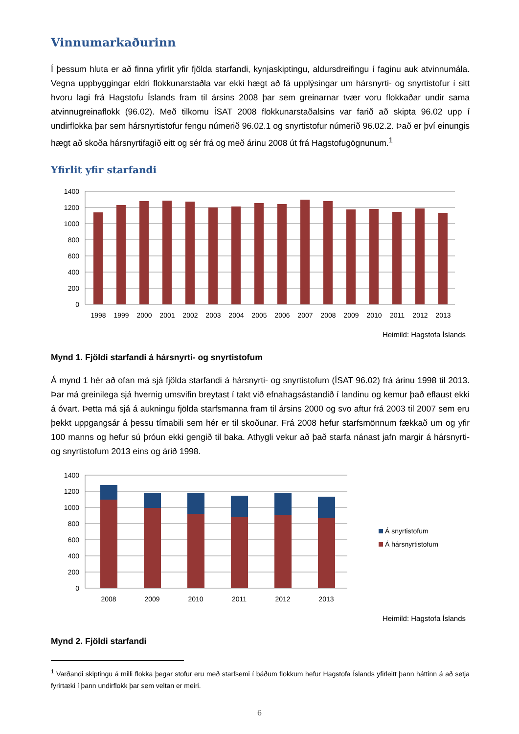Vinnumarkaðurinn
Í þessum hluta er að finna yfirlit yfir fjölda starfandi, kynjaskiptingu, aldursdreifingu í faginu auk atvinnumála. Vegna uppbyggingar eldri flokkunarstaðla var ekki hægt að fá upplýsingar um hársnyrti- og snyrtistofur í sitt hvoru lagi frá Hagstofu Íslands fram til ársins 2008 þar sem greinarnar tvær voru flokkaðar undir sama atvinnugreinaflokk (96.02). Með tilkomu ÍSAT 2008 flokkunarstaðalsins var farið að skipta 96.02 upp í undirflokka þar sem hársnyrtistofur fengu númerið 96.02.1 og snyrtistofur númerið 96.02.2. Það er því einungis hægt að skoða hársnyrtifagið eitt og sér frá og með árinu 2008 út frá Hagstofugögnunum.<sup>1</sup>
Yfirlit yfir starfandi
1400
1200
1000
800
600
400
200
0
1998
1999
2000
2001
2002
2003
2004
2005
2006
2007
2008
2009
2010
2011
2012
2013
Heimild: Hagstofa Íslands
Mynd 1. Fjöldi starfandi á hársnyrti- og snyrtistofum
Á mynd 1 hér að ofan má sjá fjölda starfandi á hársnyrti- og snyrtistofum (ÍSAT 96.02) frá árinu 1998 til 2013. Þar má greinilega sjá hvernig umsvifin breytast í takt við efnahagsástandið í landinu og kemur það eflaust ekki á óvart. Þetta má sjá á aukningu fjölda starfsmanna fram til ársins 2000 og svo aftur frá 2003 til 2007 sem eru þekkt uppgangsár á þessu tímabili sem hér er til skoðunar. Frá 2008 hefur starfsmönnum fækkað um og yfir 100 manns og hefur sú þróun ekki gengið til baka. Athygli vekur að það starfa nánast jafn margir á hársnyrti- og snyrtistofum 2013 eins og árið 1998.
1400
1200
1000
800
600
400
200
0
2008
2009
2010
2011
2012
2013
Á snyrtistofum
Á hársnyrtistofum
Heimild: Hagstofa Íslands
Mynd 2. Fjöldi starfandi
<sup>1</sup> Varðandi skiptingu á milli flokka þegar stofur eru með starfsemi í báðum flokkum hefur Hagstofa Íslands yfirleitt þann háttinn á að setja fyrirtæki í þann undirflokk þar sem veltan er meiri.
6